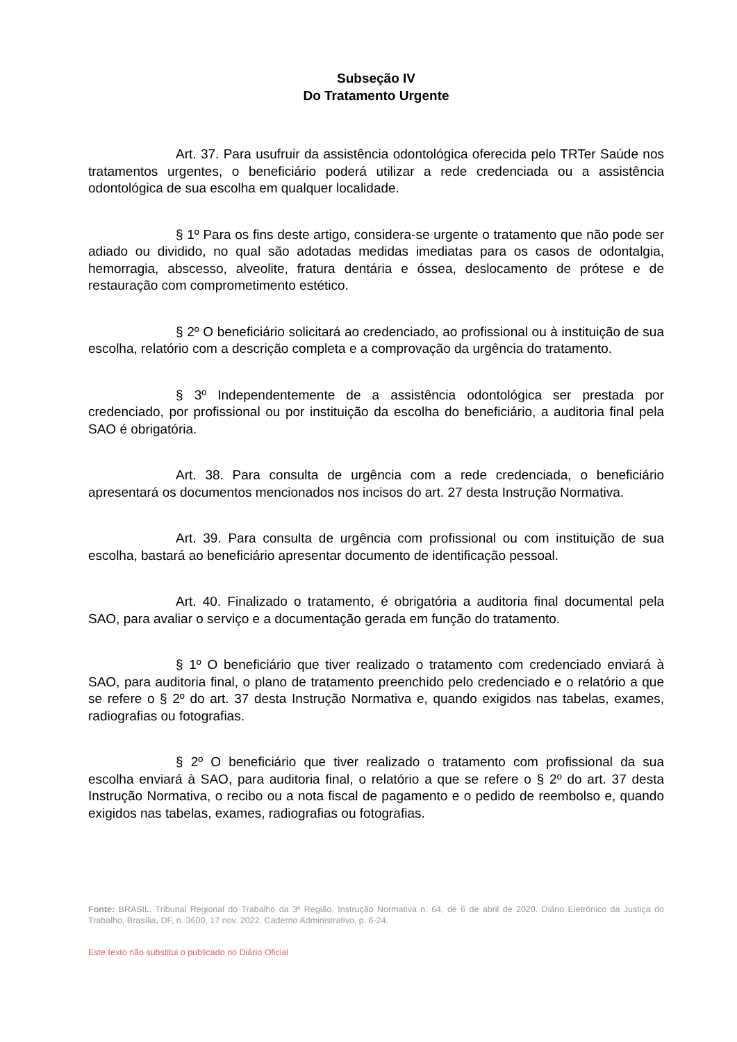Subseção IV
Do Tratamento Urgente
Art. 37. Para usufruir da assistência odontológica oferecida pelo TRTer Saúde nos tratamentos urgentes, o beneficiário poderá utilizar a rede credenciada ou a assistência odontológica de sua escolha em qualquer localidade.
§ 1º Para os fins deste artigo, considera-se urgente o tratamento que não pode ser adiado ou dividido, no qual são adotadas medidas imediatas para os casos de odontalgia, hemorragia, abscesso, alveolite, fratura dentária e óssea, deslocamento de prótese e de restauração com comprometimento estético.
§ 2º O beneficiário solicitará ao credenciado, ao profissional ou à instituição de sua escolha, relatório com a descrição completa e a comprovação da urgência do tratamento.
§ 3º Independentemente de a assistência odontológica ser prestada por credenciado, por profissional ou por instituição da escolha do beneficiário, a auditoria final pela SAO é obrigatória.
Art. 38. Para consulta de urgência com a rede credenciada, o beneficiário apresentará os documentos mencionados nos incisos do art. 27 desta Instrução Normativa.
Art. 39. Para consulta de urgência com profissional ou com instituição de sua escolha, bastará ao beneficiário apresentar documento de identificação pessoal.
Art. 40. Finalizado o tratamento, é obrigatória a auditoria final documental pela SAO, para avaliar o serviço e a documentação gerada em função do tratamento.
§ 1º O beneficiário que tiver realizado o tratamento com credenciado enviará à SAO, para auditoria final, o plano de tratamento preenchido pelo credenciado e o relatório a que se refere o § 2º do art. 37 desta Instrução Normativa e, quando exigidos nas tabelas, exames, radiografias ou fotografias.
§ 2º O beneficiário que tiver realizado o tratamento com profissional da sua escolha enviará à SAO, para auditoria final, o relatório a que se refere o § 2º do art. 37 desta Instrução Normativa, o recibo ou a nota fiscal de pagamento e o pedido de reembolso e, quando exigidos nas tabelas, exames, radiografias ou fotografias.
Fonte: BRASIL. Tribunal Regional do Trabalho da 3ª Região. Instrução Normativa n. 64, de 6 de abril de 2020. Diário Eletrônico da Justiça do Trabalho, Brasília, DF, n. 3600, 17 nov. 2022. Caderno Administrativo, p. 6-24.
Este texto não substitui o publicado no Diário Oficial